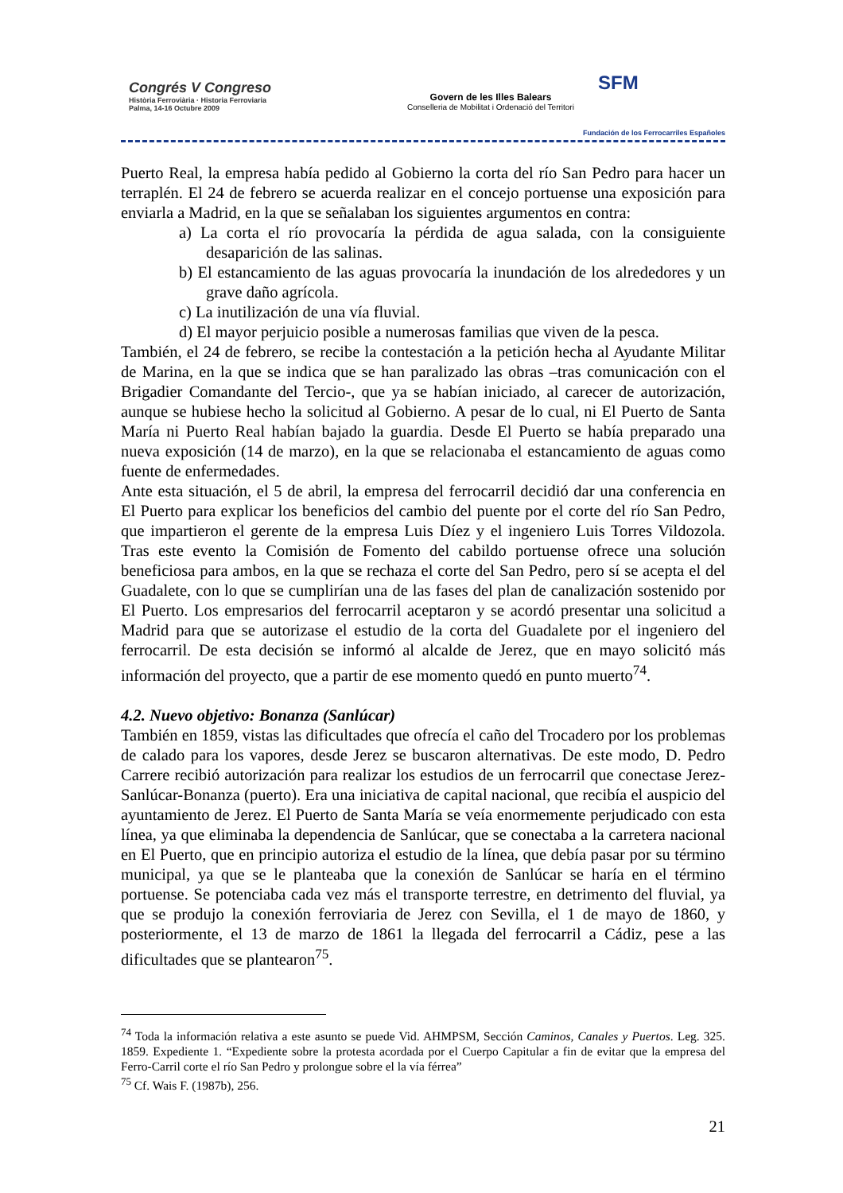Congrés V Congreso
Història Ferroviària · Historia Ferroviaria
Palma, 14-16 Octubre 2009
Govern de les Illes Balears
Conselleria de Mobilitat i Ordenació del Territori
SFM
Fundación de los Ferrocarriles Españoles
Puerto Real, la empresa había pedido al Gobierno la corta del río San Pedro para hacer un terraplén. El 24 de febrero se acuerda realizar en el concejo portuense una exposición para enviarla a Madrid, en la que se señalaban los siguientes argumentos en contra:
a) La corta el río provocaría la pérdida de agua salada, con la consiguiente desaparición de las salinas.
b) El estancamiento de las aguas provocaría la inundación de los alrededores y un grave daño agrícola.
c) La inutilización de una vía fluvial.
d) El mayor perjuicio posible a numerosas familias que viven de la pesca.
También, el 24 de febrero, se recibe la contestación a la petición hecha al Ayudante Militar de Marina, en la que se indica que se han paralizado las obras –tras comunicación con el Brigadier Comandante del Tercio-, que ya se habían iniciado, al carecer de autorización, aunque se hubiese hecho la solicitud al Gobierno. A pesar de lo cual, ni El Puerto de Santa María ni Puerto Real habían bajado la guardia. Desde El Puerto se había preparado una nueva exposición (14 de marzo), en la que se relacionaba el estancamiento de aguas como fuente de enfermedades.
Ante esta situación, el 5 de abril, la empresa del ferrocarril decidió dar una conferencia en El Puerto para explicar los beneficios del cambio del puente por el corte del río San Pedro, que impartieron el gerente de la empresa Luis Díez y el ingeniero Luis Torres Vildozola. Tras este evento la Comisión de Fomento del cabildo portuense ofrece una solución beneficiosa para ambos, en la que se rechaza el corte del San Pedro, pero sí se acepta el del Guadalete, con lo que se cumplirían una de las fases del plan de canalización sostenido por El Puerto. Los empresarios del ferrocarril aceptaron y se acordó presentar una solicitud a Madrid para que se autorizase el estudio de la corta del Guadalete por el ingeniero del ferrocarril. De esta decisión se informó al alcalde de Jerez, que en mayo solicitó más información del proyecto, que a partir de ese momento quedó en punto muerto<sup>74</sup>.
4.2. Nuevo objetivo: Bonanza (Sanlúcar)
También en 1859, vistas las dificultades que ofrecía el caño del Trocadero por los problemas de calado para los vapores, desde Jerez se buscaron alternativas. De este modo, D. Pedro Carrere recibió autorización para realizar los estudios de un ferrocarril que conectase Jerez-Sanlúcar-Bonanza (puerto). Era una iniciativa de capital nacional, que recibía el auspicio del ayuntamiento de Jerez. El Puerto de Santa María se veía enormemente perjudicado con esta línea, ya que eliminaba la dependencia de Sanlúcar, que se conectaba a la carretera nacional en El Puerto, que en principio autoriza el estudio de la línea, que debía pasar por su término municipal, ya que se le planteaba que la conexión de Sanlúcar se haría en el término portuense. Se potenciaba cada vez más el transporte terrestre, en detrimento del fluvial, ya que se produjo la conexión ferroviaria de Jerez con Sevilla, el 1 de mayo de 1860, y posteriormente, el 13 de marzo de 1861 la llegada del ferrocarril a Cádiz, pese a las dificultades que se plantearon<sup>75</sup>.
<sup>74</sup> Toda la información relativa a este asunto se puede Vid. AHMPSM, Sección Caminos, Canales y Puertos. Leg. 325. 1859. Expediente 1. “Expediente sobre la protesta acordada por el Cuerpo Capitular a fin de evitar que la empresa del Ferro-Carril corte el río San Pedro y prolongue sobre el la vía férrea”
<sup>75</sup> Cf. Wais F. (1987b), 256.
21